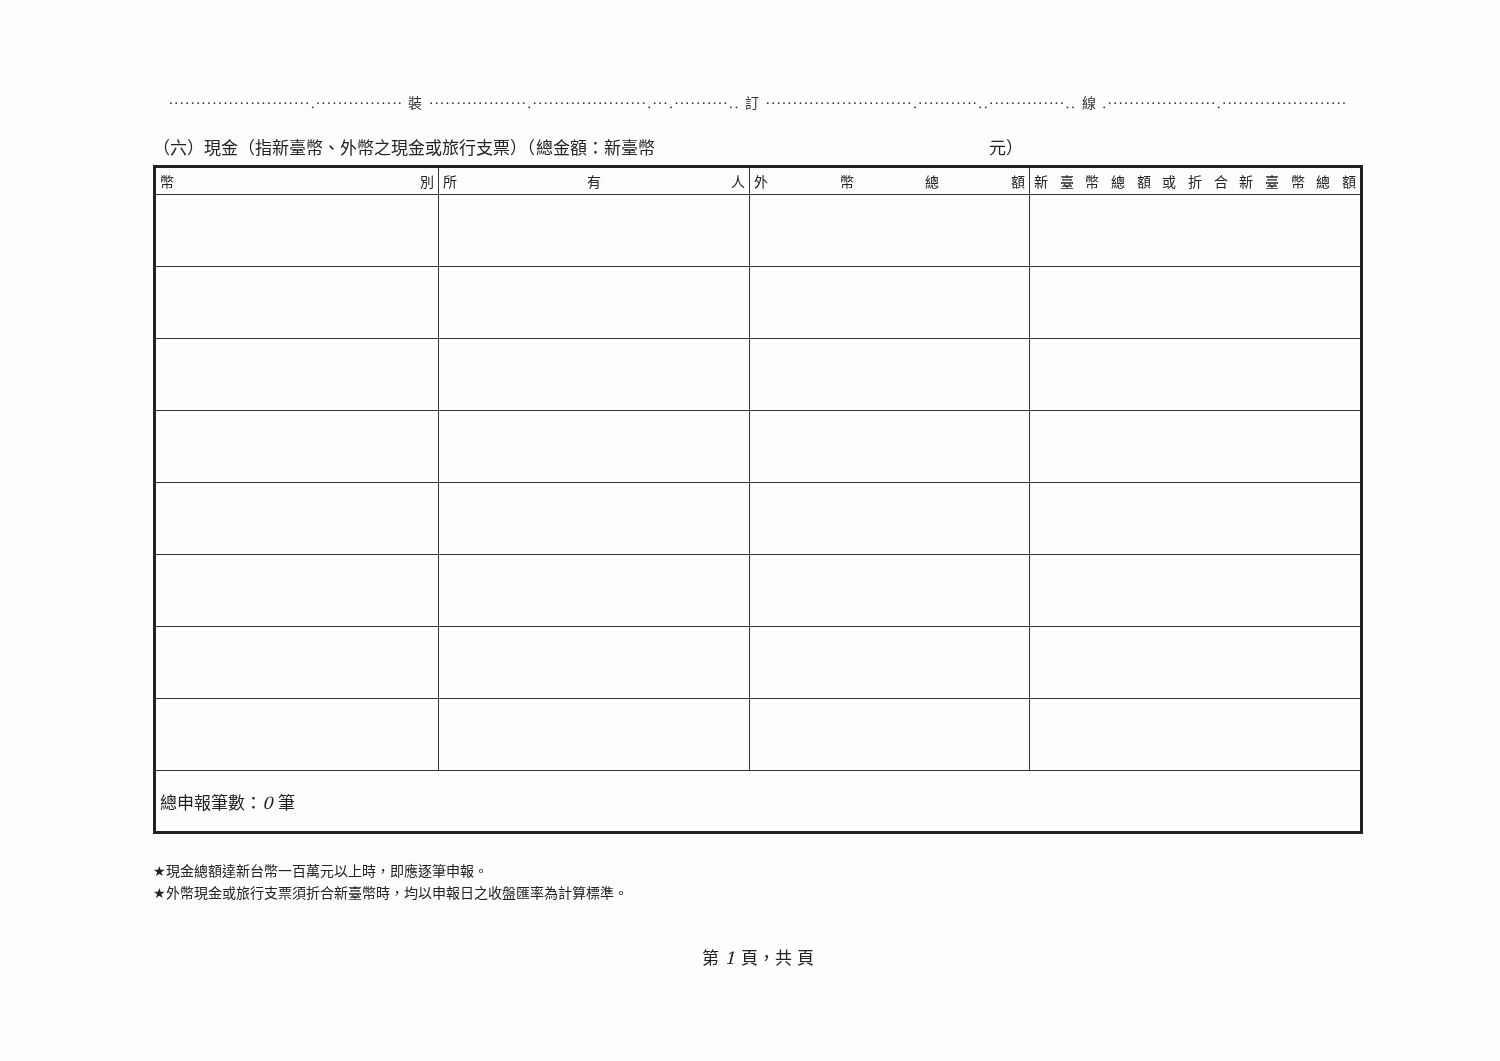··························.················ 裝 ··················.·····················.···.··········.. 訂 ···························.···········..··············.. 線 .····················.·······················
（六）現金（指新臺幣、外幣之現金或旅行支票）（總金額：新臺幣 元）
| 幣 別 | 所 有 人 | 外 幣 總 額 | 新 臺 幣 總 額 或 折 合 新 臺 幣 總 額 |
| --- | --- | --- | --- |
| 總申報筆數： 0 筆 | | | |
★現金總額達新台幣一百萬元以上時，即應逐筆申報。
★外幣現金或旅行支票須折合新臺幣時，均以申報日之收盤匯率為計算標準。
第 1 頁，共 頁